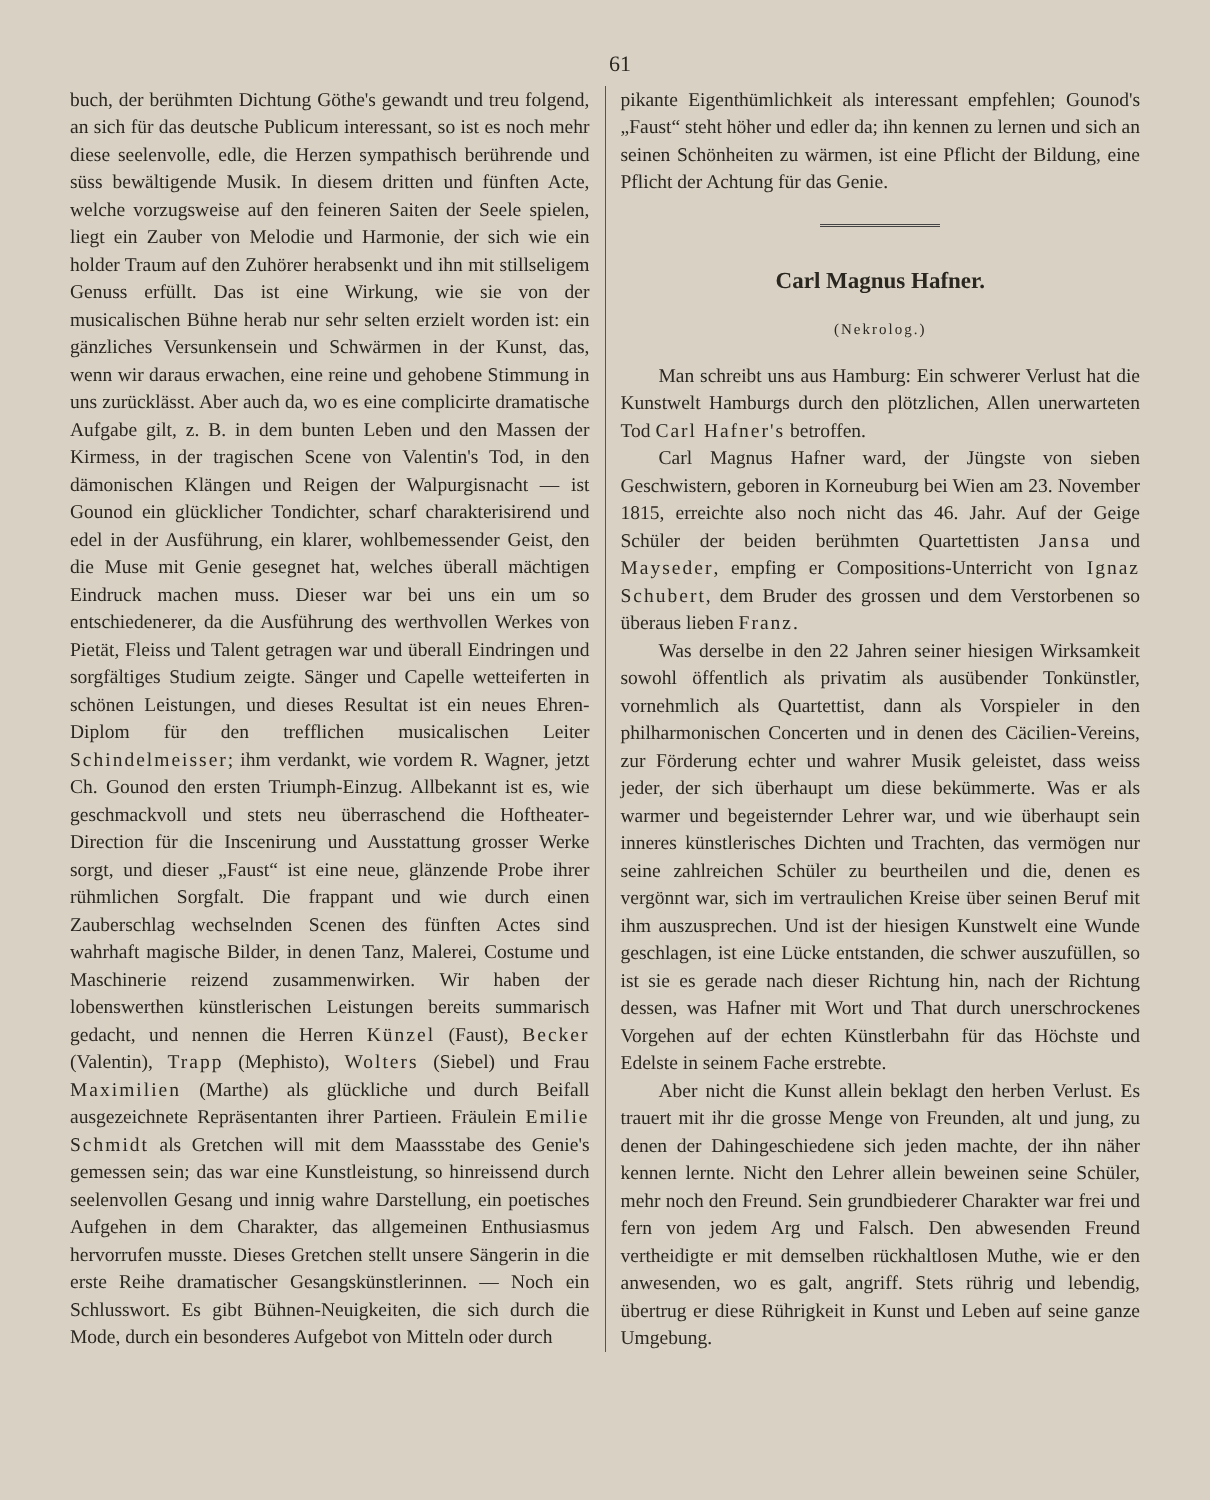61
buch, der berühmten Dichtung Göthe's gewandt und treu folgend, an sich für das deutsche Publicum interessant, so ist es noch mehr diese seelenvolle, edle, die Herzen sympathisch berührende und süss bewältigende Musik. In diesem dritten und fünften Acte, welche vorzugsweise auf den feineren Saiten der Seele spielen, liegt ein Zauber von Melodie und Harmonie, der sich wie ein holder Traum auf den Zuhörer herabsenkt und ihn mit stillseligem Genuss erfüllt. Das ist eine Wirkung, wie sie von der musicalischen Bühne herab nur sehr selten erzielt worden ist: ein gänzliches Versunkensein und Schwärmen in der Kunst, das, wenn wir daraus erwachen, eine reine und gehobene Stimmung in uns zurücklässt. Aber auch da, wo es eine complicirte dramatische Aufgabe gilt, z. B. in dem bunten Leben und den Massen der Kirmess, in der tragischen Scene von Valentin's Tod, in den dämonischen Klängen und Reigen der Walpurgisnacht — ist Gounod ein glücklicher Tondichter, scharf charakterisirend und edel in der Ausführung, ein klarer, wohlbemessender Geist, den die Muse mit Genie gesegnet hat, welches überall mächtigen Eindruck machen muss. Dieser war bei uns ein um so entschiedenerer, da die Ausführung des werthvollen Werkes von Pietät, Fleiss und Talent getragen war und überall Eindringen und sorgfältiges Studium zeigte. Sänger und Capelle wetteiferten in schönen Leistungen, und dieses Resultat ist ein neues Ehren-Diplom für den trefflichen musicalischen Leiter Schindelmeisser; ihm verdankt, wie vordem R. Wagner, jetzt Ch. Gounod den ersten Triumph-Einzug. Allbekannt ist es, wie geschmackvoll und stets neu überraschend die Hoftheater-Direction für die Inscenirung und Ausstattung grosser Werke sorgt, und dieser „Faust“ ist eine neue, glänzende Probe ihrer rühmlichen Sorgfalt. Die frappant und wie durch einen Zauberschlag wechselnden Scenen des fünften Actes sind wahrhaft magische Bilder, in denen Tanz, Malerei, Costume und Maschinerie reizend zusammenwirken. Wir haben der lobenswerthen künstlerischen Leistungen bereits summarisch gedacht, und nennen die Herren Künzel (Faust), Becker (Valentin), Trapp (Mephisto), Wolters (Siebel) und Frau Maximilien (Marthe) als glückliche und durch Beifall ausgezeichnete Repräsentanten ihrer Partieen. Fräulein Emilie Schmidt als Gretchen will mit dem Maassstabe des Genie's gemessen sein; das war eine Kunstleistung, so hinreissend durch seelenvollen Gesang und innig wahre Darstellung, ein poetisches Aufgehen in dem Charakter, das allgemeinen Enthusiasmus hervorrufen musste. Dieses Gretchen stellt unsere Sängerin in die erste Reihe dramatischer Gesangskünstlerinnen. — Noch ein Schlusswort. Es gibt Bühnen-Neuigkeiten, die sich durch die Mode, durch ein besonderes Aufgebot von Mitteln oder durch
pikante Eigenthümlichkeit als interessant empfehlen; Gounod's „Faust“ steht höher und edler da; ihn kennen zu lernen und sich an seinen Schönheiten zu wärmen, ist eine Pflicht der Bildung, eine Pflicht der Achtung für das Genie.
Carl Magnus Hafner.
(Nekrolog.)
Man schreibt uns aus Hamburg: Ein schwerer Verlust hat die Kunstwelt Hamburgs durch den plötzlichen, Allen unerwarteten Tod Carl Hafner's betroffen.
Carl Magnus Hafner ward, der Jüngste von sieben Geschwistern, geboren in Korneuburg bei Wien am 23. November 1815, erreichte also noch nicht das 46. Jahr. Auf der Geige Schüler der beiden berühmten Quartettisten Jansa und Mayseder, empfing er Compositions-Unterricht von Ignaz Schubert, dem Bruder des grossen und dem Verstorbenen so überaus lieben Franz.
Was derselbe in den 22 Jahren seiner hiesigen Wirksamkeit sowohl öffentlich als privatim als ausübender Tonkünstler, vornehmlich als Quartettist, dann als Vorspieler in den philharmonischen Concerten und in denen des Cäcilien-Vereins, zur Förderung echter und wahrer Musik geleistet, dass weiss jeder, der sich überhaupt um diese bekümmerte. Was er als warmer und begeisternder Lehrer war, und wie überhaupt sein inneres künstlerisches Dichten und Trachten, das vermögen nur seine zahlreichen Schüler zu beurtheilen und die, denen es vergönnt war, sich im vertraulichen Kreise über seinen Beruf mit ihm auszusprechen. Und ist der hiesigen Kunstwelt eine Wunde geschlagen, ist eine Lücke entstanden, die schwer auszufüllen, so ist sie es gerade nach dieser Richtung hin, nach der Richtung dessen, was Hafner mit Wort und That durch unerschrockenes Vorgehen auf der echten Künstlerbahn für das Höchste und Edelste in seinem Fache erstrebte.
Aber nicht die Kunst allein beklagt den herben Verlust. Es trauert mit ihr die grosse Menge von Freunden, alt und jung, zu denen der Dahingeschiedene sich jeden machte, der ihn näher kennen lernte. Nicht den Lehrer allein beweinen seine Schüler, mehr noch den Freund. Sein grundbiederer Charakter war frei und fern von jedem Arg und Falsch. Den abwesenden Freund vertheidigte er mit demselben rückhaltlosen Muthe, wie er den anwesenden, wo es galt, angriff. Stets rührig und lebendig, übertrug er diese Rührigkeit in Kunst und Leben auf seine ganze Umgebung.